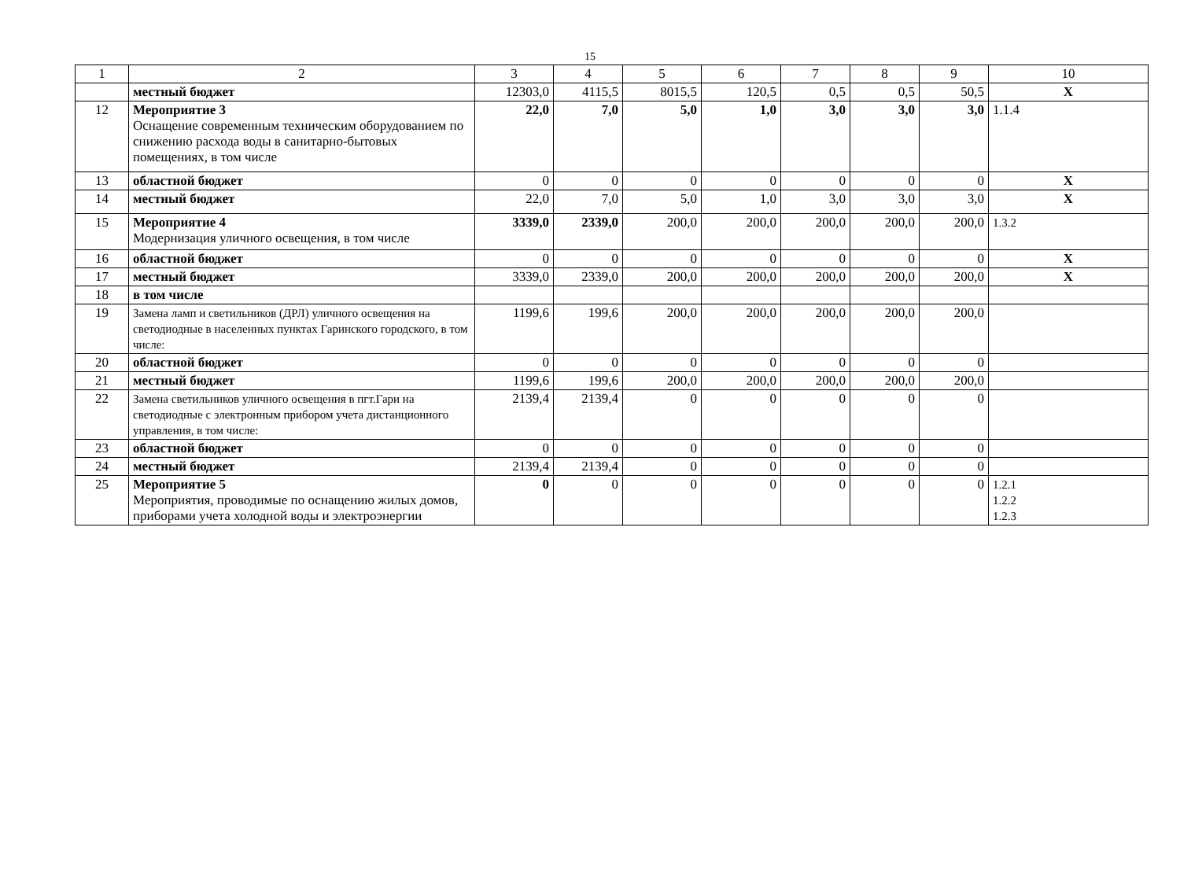15
| 1 | 2 | 3 | 4 | 5 | 6 | 7 | 8 | 9 | 10 |
| --- | --- | --- | --- | --- | --- | --- | --- | --- | --- |
| | местный бюджет | 12303,0 | 4115,5 | 8015,5 | 120,5 | 0,5 | 0,5 | 50,5 | Х |
| 12 | Мероприятие 3 Оснащение современным техническим оборудованием по снижению расхода воды в санитарно-бытовых помещениях, в том числе | 22,0 | 7,0 | 5,0 | 1,0 | 3,0 | 3,0 | 3,0 | 1.1.4 |
| 13 | областной бюджет | 0 | 0 | 0 | 0 | 0 | 0 | 0 | Х |
| 14 | местный бюджет | 22,0 | 7,0 | 5,0 | 1,0 | 3,0 | 3,0 | 3,0 | Х |
| 15 | Мероприятие 4 Модернизация уличного освещения, в том числе | 3339,0 | 2339,0 | 200,0 | 200,0 | 200,0 | 200,0 | 200,0 | 1.3.2 |
| 16 | областной бюджет | 0 | 0 | 0 | 0 | 0 | 0 | 0 | Х |
| 17 | местный бюджет | 3339,0 | 2339,0 | 200,0 | 200,0 | 200,0 | 200,0 | 200,0 | Х |
| 18 | в том числе | | | | | | | | |
| 19 | Замена ламп и светильников (ДРЛ) уличного освещения на светодиодные в населенных пунктах Гаринского городского, в том числе: | 1199,6 | 199,6 | 200,0 | 200,0 | 200,0 | 200,0 | 200,0 | |
| 20 | областной бюджет | 0 | 0 | 0 | 0 | 0 | 0 | 0 | |
| 21 | местный бюджет | 1199,6 | 199,6 | 200,0 | 200,0 | 200,0 | 200,0 | 200,0 | |
| 22 | Замена светильников уличного освещения в пгт.Гари на светодиодные с электронным прибором учета дистанционного управления, в том числе: | 2139,4 | 2139,4 | 0 | 0 | 0 | 0 | 0 | |
| 23 | областной бюджет | 0 | 0 | 0 | 0 | 0 | 0 | 0 | |
| 24 | местный бюджет | 2139,4 | 2139,4 | 0 | 0 | 0 | 0 | 0 | |
| 25 | Мероприятие 5 Мероприятия, проводимые по оснащению жилых домов, приборами учета холодной воды и электроэнергии | 0 | 0 | 0 | 0 | 0 | 0 | 0 | 1.2.1 1.2.2 1.2.3 |